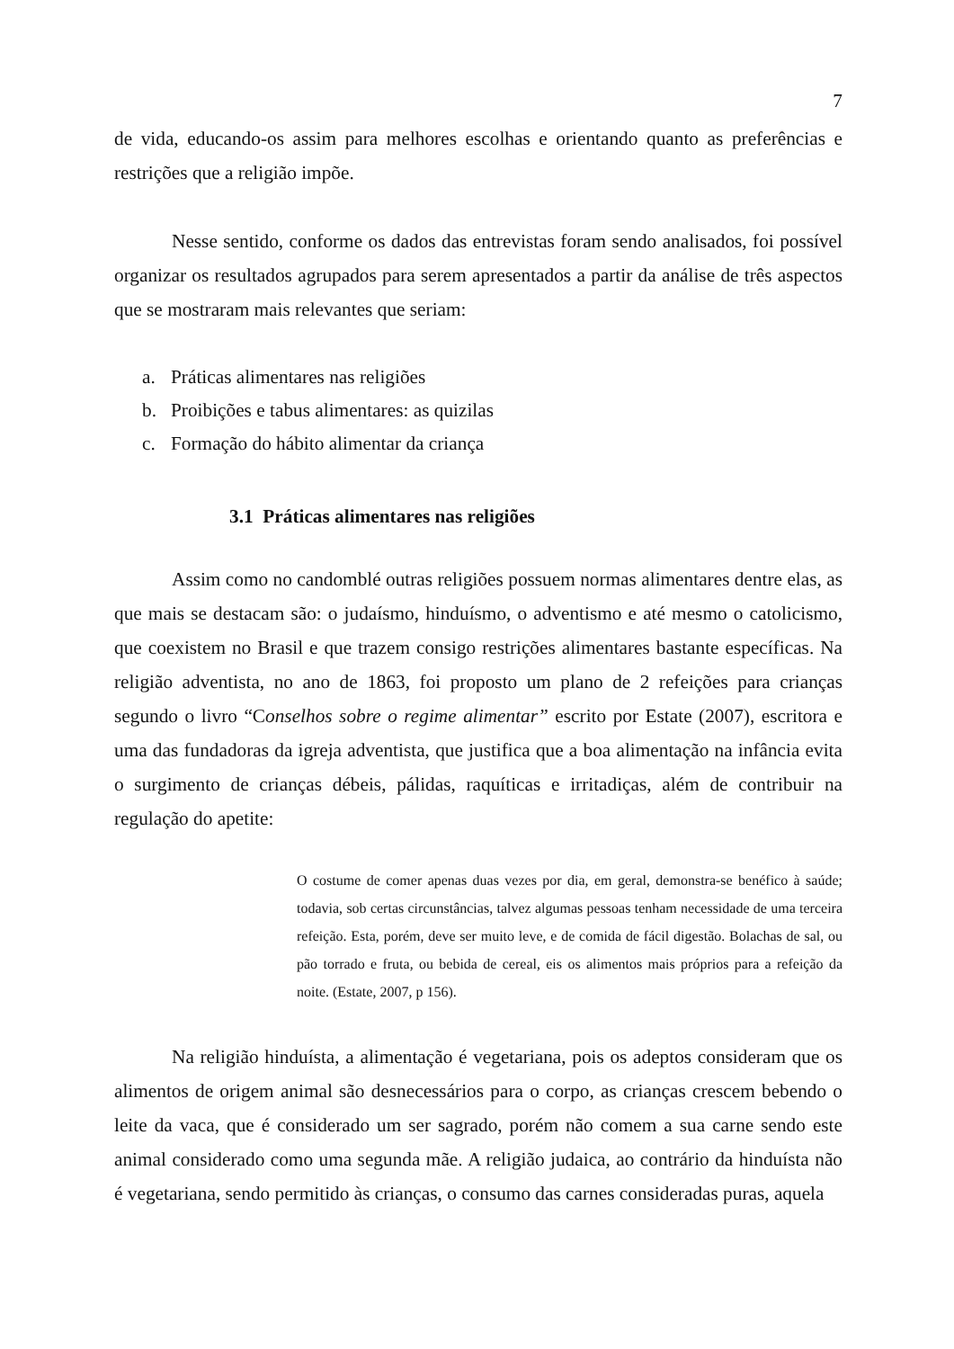7
de vida, educando-os assim para melhores escolhas e orientando quanto as preferências e restrições que a religião impõe.
Nesse sentido, conforme os dados das entrevistas foram sendo analisados, foi possível organizar os resultados agrupados para serem apresentados a partir da análise de três aspectos que se mostraram mais relevantes que seriam:
a. Práticas alimentares nas religiões
b. Proibições e tabus alimentares: as quizilas
c. Formação do hábito alimentar da criança
3.1 Práticas alimentares nas religiões
Assim como no candomblé outras religiões possuem normas alimentares dentre elas, as que mais se destacam são: o judaísmo, hinduísmo, o adventismo e até mesmo o catolicismo, que coexistem no Brasil e que trazem consigo restrições alimentares bastante específicas. Na religião adventista, no ano de 1863, foi proposto um plano de 2 refeições para crianças segundo o livro “Conselhos sobre o regime alimentar” escrito por Estate (2007), escritora e uma das fundadoras da igreja adventista, que justifica que a boa alimentação na infância evita o surgimento de crianças débeis, pálidas, raquíticas e irritadiças, além de contribuir na regulação do apetite:
O costume de comer apenas duas vezes por dia, em geral, demonstra-se benéfico à saúde; todavia, sob certas circunstâncias, talvez algumas pessoas tenham necessidade de uma terceira refeição. Esta, porém, deve ser muito leve, e de comida de fácil digestão. Bolachas de sal, ou pão torrado e fruta, ou bebida de cereal, eis os alimentos mais próprios para a refeição da noite. (Estate, 2007, p 156).
Na religião hinduísta, a alimentação é vegetariana, pois os adeptos consideram que os alimentos de origem animal são desnecessários para o corpo, as crianças crescem bebendo o leite da vaca, que é considerado um ser sagrado, porém não comem a sua carne sendo este animal considerado como uma segunda mãe. A religião judaica, ao contrário da hinduísta não é vegetariana, sendo permitido às crianças, o consumo das carnes consideradas puras, aquela